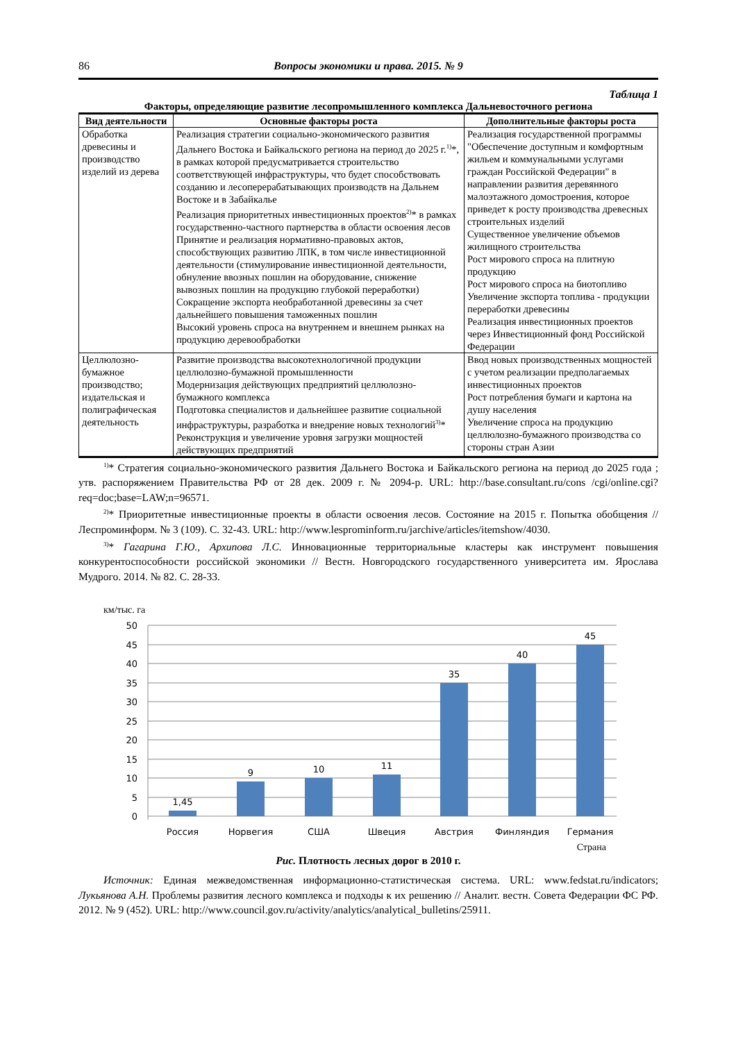86 Вопросы экономики и права. 2015. № 9
Таблица 1
Факторы, определяющие развитие лесопромышленного комплекса Дальневосточного региона
| Вид деятельности | Основные факторы роста | Дополнительные факторы роста |
| --- | --- | --- |
| Обработка древесины и производство изделий из дерева | Реализация стратегии социально-экономического развития Дальнего Востока и Байкальского региона на период до 2025 г.<sup>1)</sup>*, в рамках которой предусматривается строительство соответствующей инфраструктуры, что будет способствовать созданию и лесоперерабатывающих производств на Дальнем Востоке и в Забайкалье Реализация приоритетных инвестиционных проектов<sup>2)</sup>* в рамках государственно-частного партнерства в области освоения лесов Принятие и реализация нормативно-правовых актов, способствующих развитию ЛПК, в том числе инвестиционной деятельности (стимулирование инвестиционной деятельности, обнуление ввозных пошлин на оборудование, снижение вывозных пошлин на продукцию глубокой переработки) Сокращение экспорта необработанной древесины за счет дальнейшего повышения таможенных пошлин Высокий уровень спроса на внутреннем и внешнем рынках на продукцию деревообработки | Реализация государственной программы "Обеспечение доступным и комфортным жильем и коммунальными услугами граждан Российской Федерации" в направлении развития деревянного малоэтажного домостроения, которое приведет к росту производства древесных строительных изделий Существенное увеличение объемов жилищного строительства Рост мирового спроса на плитную продукцию Рост мирового спроса на биотопливо Увеличение экспорта топлива - продукции переработки древесины Реализация инвестиционных проектов через Инвестиционный фонд Российской Федерации |
| Целлюлозно-бумажное производство; издательская и полиграфическая деятельность | Развитие производства высокотехнологичной продукции целлюлозно-бумажной промышленности Модернизация действующих предприятий целлюлозно-бумажного комплекса Подготовка специалистов и дальнейшее развитие социальной инфраструктуры, разработка и внедрение новых технологий<sup>3)</sup>* Реконструкция и увеличение уровня загрузки мощностей действующих предприятий | Ввод новых производственных мощностей с учетом реализации предполагаемых инвестиционных проектов Рост потребления бумаги и картона на душу населения Увеличение спроса на продукцию целлюлозно-бумажного производства со стороны стран Азии |
<sup>1)</sup>* Стратегия социально-экономического развития Дальнего Востока и Байкальского региона на период до 2025 года ; утв. распоряжением Правительства РФ от 28 дек. 2009 г. № 2094-р. URL: http://base.consultant.ru/cons /cgi/online.cgi?req=doc;base=LAW;n=96571.
<sup>2)</sup>* Приоритетные инвестиционные проекты в области освоения лесов. Состояние на 2015 г. Попытка обобщения // Леспроминформ. № 3 (109). С. 32-43. URL: http://www.lesprominform.ru/jarchive/articles/itemshow/4030.
<sup>3)</sup>* Гагарина Г.Ю., Архипова Л.С. Инновационные территориальные кластеры как инструмент повышения конкурентоспособности российской экономики // Вестн. Новгородского государственного университета им. Ярослава Мудрого. 2014. № 82. С. 28-33.
км/тыс. га
50
45
40
35
30
25
20
15
10
5
0
1,45
9
10
11
35
40
45
Россия
Норвегия
США
Швеция
Австрия
Финляндия
Германия
Страна
Рис. Плотность лесных дорог в 2010 г.
Источник: Единая межведомственная информационно-статистическая система. URL: www.fedstat.ru/indicators; Лукьянова А.Н. Проблемы развития лесного комплекса и подходы к их решению // Аналит. вестн. Совета Федерации ФС РФ. 2012. № 9 (452). URL: http://www.council.gov.ru/activity/analytics/analytical_bulletins/25911.